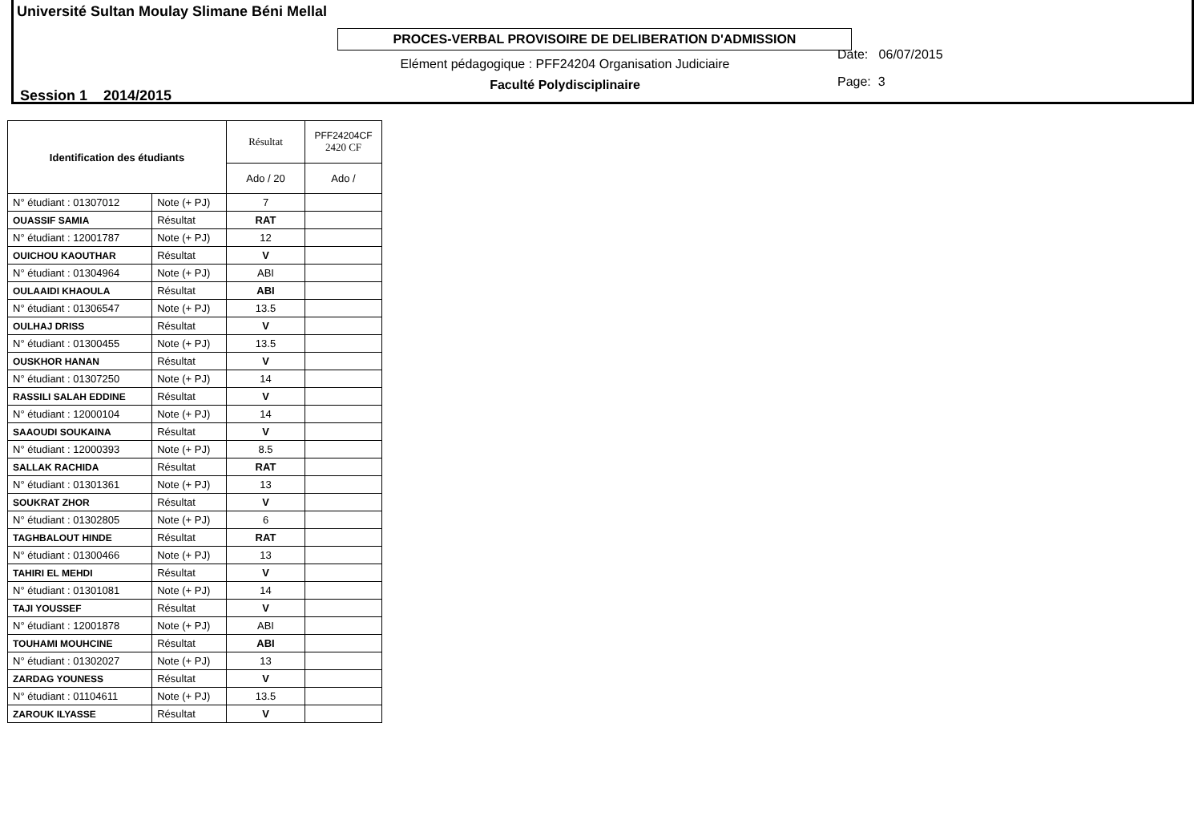Université Sultan Moulay Slimane Béni Mellal
PROCES-VERBAL PROVISOIRE DE DELIBERATION D'ADMISSION
Session 1 2014/2015
Elément pédagogique : PFF24204 Organisation Judiciaire
Faculté Polydisciplinaire
Date: 06/07/2015
Page: 3
| Identification des étudiants | | Résultat | PFF24204CF 2420 CF |
| | | Ado / 20 | Ado / |
| N° étudiant : 01307012 | Note (+ PJ) | 7 | |
| OUASSIF SAMIA | Résultat | RAT | |
| N° étudiant : 12001787 | Note (+ PJ) | 12 | |
| OUICHOU KAOUTHAR | Résultat | V | |
| N° étudiant : 01304964 | Note (+ PJ) | ABI | |
| OULAAIDI KHAOULA | Résultat | ABI | |
| N° étudiant : 01306547 | Note (+ PJ) | 13.5 | |
| OULHAJ DRISS | Résultat | V | |
| N° étudiant : 01300455 | Note (+ PJ) | 13.5 | |
| OUSKHOR HANAN | Résultat | V | |
| N° étudiant : 01307250 | Note (+ PJ) | 14 | |
| RASSILI SALAH EDDINE | Résultat | V | |
| N° étudiant : 12000104 | Note (+ PJ) | 14 | |
| SAAOUDI SOUKAINA | Résultat | V | |
| N° étudiant : 12000393 | Note (+ PJ) | 8.5 | |
| SALLAK RACHIDA | Résultat | RAT | |
| N° étudiant : 01301361 | Note (+ PJ) | 13 | |
| SOUKRAT ZHOR | Résultat | V | |
| N° étudiant : 01302805 | Note (+ PJ) | 6 | |
| TAGHBALOUT HINDE | Résultat | RAT | |
| N° étudiant : 01300466 | Note (+ PJ) | 13 | |
| TAHIRI EL MEHDI | Résultat | V | |
| N° étudiant : 01301081 | Note (+ PJ) | 14 | |
| TAJI YOUSSEF | Résultat | V | |
| N° étudiant : 12001878 | Note (+ PJ) | ABI | |
| TOUHAMI MOUHCINE | Résultat | ABI | |
| N° étudiant : 01302027 | Note (+ PJ) | 13 | |
| ZARDAG YOUNESS | Résultat | V | |
| N° étudiant : 01104611 | Note (+ PJ) | 13.5 | |
| ZAROUK ILYASSE | Résultat | V | |